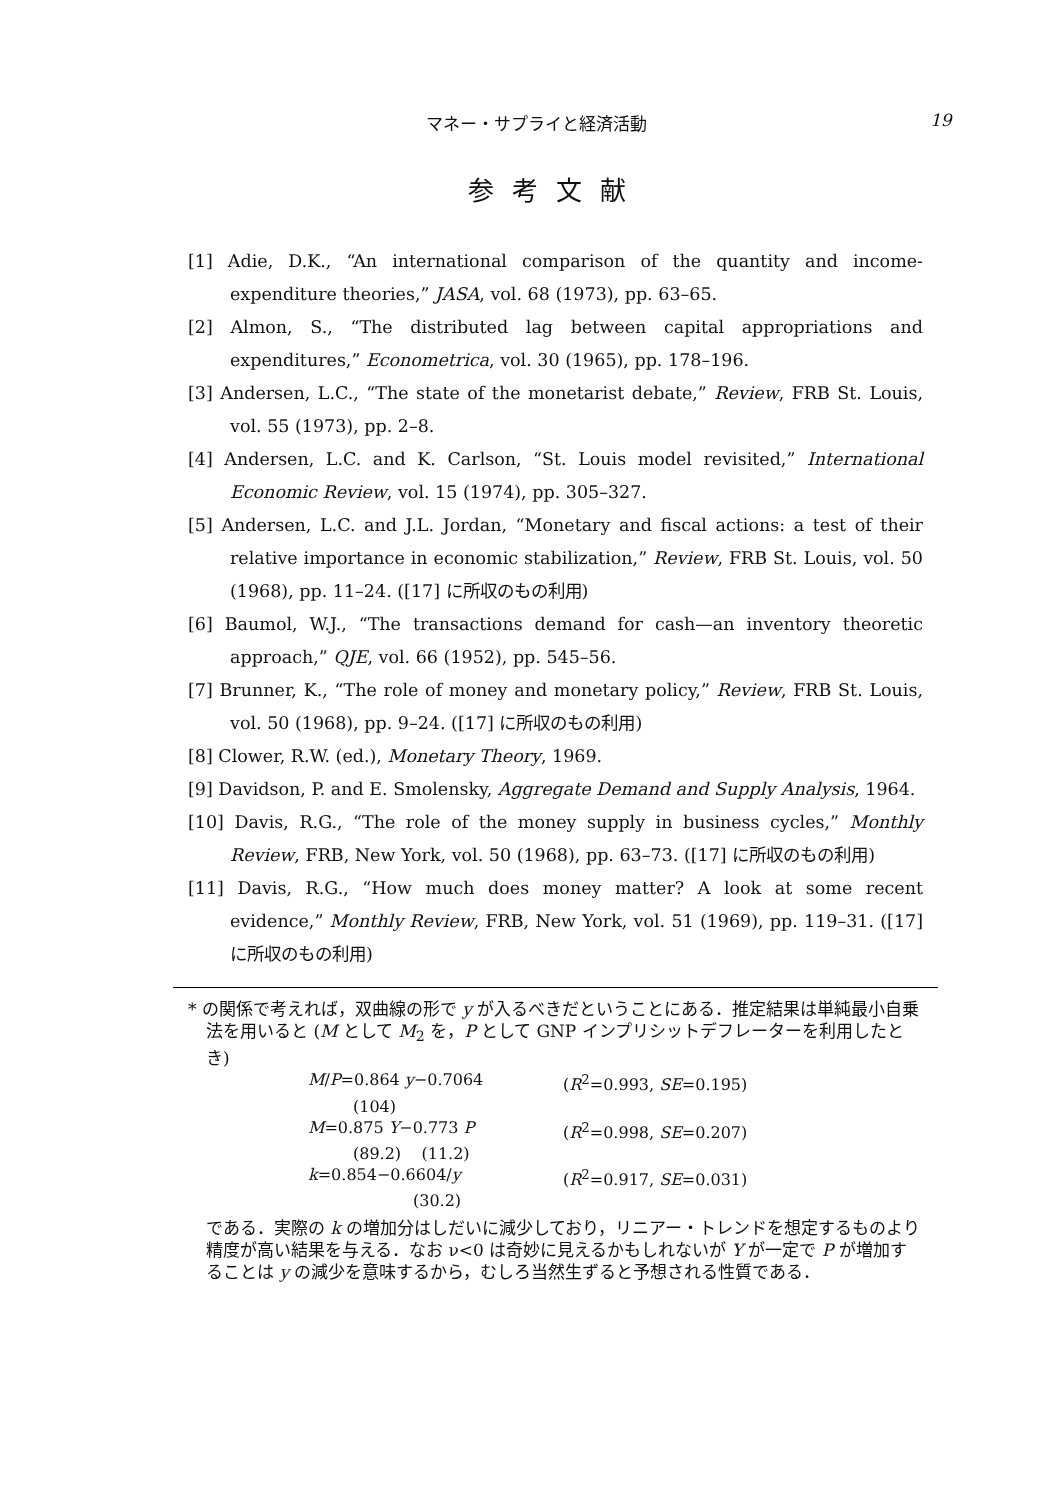マネー・サプライと経済活動 19
参考文献
[1] Adie, D.K., “An international comparison of the quantity and income-expenditure theories,” JASA, vol. 68 (1973), pp. 63–65.
[2] Almon, S., “The distributed lag between capital appropriations and expenditures,” Econometrica, vol. 30 (1965), pp. 178–196.
[3] Andersen, L.C., “The state of the monetarist debate,” Review, FRB St. Louis, vol. 55 (1973), pp. 2–8.
[4] Andersen, L.C. and K. Carlson, “St. Louis model revisited,” International Economic Review, vol. 15 (1974), pp. 305–327.
[5] Andersen, L.C. and J.L. Jordan, “Monetary and fiscal actions: a test of their relative importance in economic stabilization,” Review, FRB St. Louis, vol. 50 (1968), pp. 11–24. ([17] に所収のもの利用)
[6] Baumol, W.J., “The transactions demand for cash—an inventory theoretic approach,” QJE, vol. 66 (1952), pp. 545–56.
[7] Brunner, K., “The role of money and monetary policy,” Review, FRB St. Louis, vol. 50 (1968), pp. 9–24. ([17] に所収のもの利用)
[8] Clower, R.W. (ed.), Monetary Theory, 1969.
[9] Davidson, P. and E. Smolensky, Aggregate Demand and Supply Analysis, 1964.
[10] Davis, R.G., “The role of the money supply in business cycles,” Monthly Review, FRB, New York, vol. 50 (1968), pp. 63–73. ([17] に所収のもの利用)
[11] Davis, R.G., “How much does money matter? A look at some recent evidence,” Monthly Review, FRB, New York, vol. 51 (1969), pp. 119–31. ([17] に所収のもの利用)
* の関係で考えれば，双曲線の形で y が入るべきだということにある．推定結果は単純最小自乗法を用いると (M として M<sub>2</sub> を，P として GNP インプリシットデフレーターを利用したとき)
M/P=0.864 y−0.7064 (R<sup>2</sup>=0.993, SE=0.195)
(104)
M=0.875 Y−0.773 P (R<sup>2</sup>=0.998, SE=0.207)
(89.2) (11.2)
k=0.854−0.6604/y (R<sup>2</sup>=0.917, SE=0.031)
(30.2)
である．実際の k の増加分はしだいに減少しており，リニアー・トレンドを想定するものより精度が高い結果を与える．なお ν<0 は奇妙に見えるかもしれないが Y が一定で P が増加することは y の減少を意味するから，むしろ当然生ずると予想される性質である．